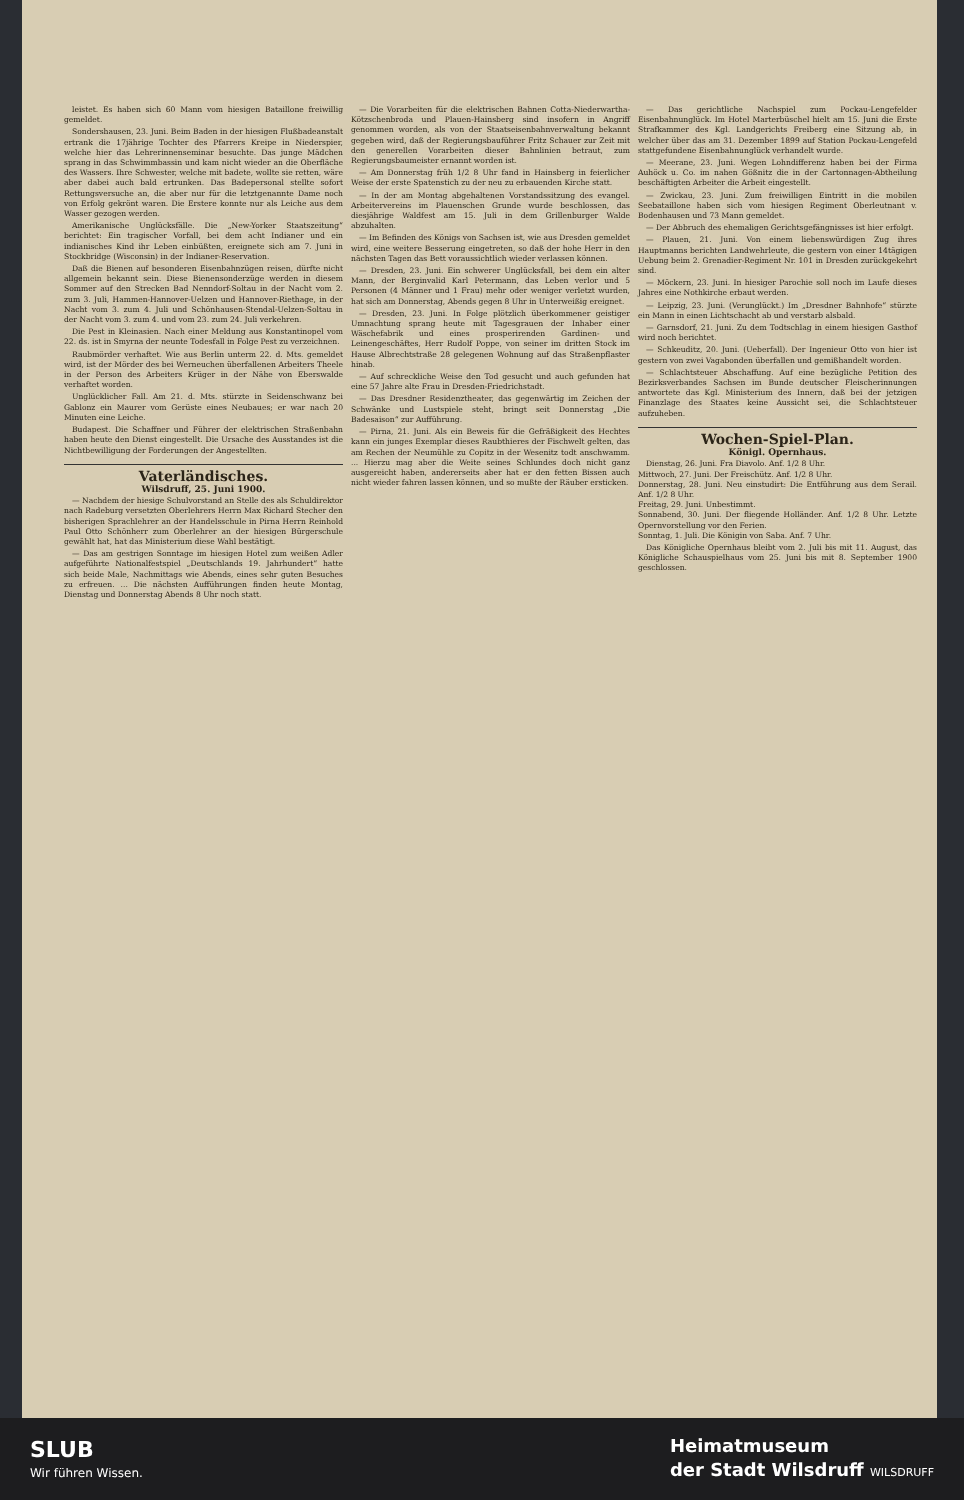leistet. Es haben sich 60 Mann vom hiesigen Bataillone freiwillig gemeldet.
Sondershausen, 23. Juni. Beim Baden in der hiesigen Flußbadeanstalt ertrank die 17jährige Tochter des Pfarrers Kreipe in Niederspier, welche hier das Lehrerinnenseminar besuchte. Das junge Mädchen sprang in das Schwimmbassin und kam nicht wieder an die Oberfläche des Wassers. Ihre Schwester, welche mit badete, wollte sie retten, wäre aber dabei auch bald ertrunken. Das Badepersonal stellte sofort Rettungsversuche an, die aber nur für die letztgenannte Dame noch von Erfolg gekrönt waren. Die Erstere konnte nur als Leiche aus dem Wasser gezogen werden.
Amerikanische Unglücksfälle. Die „New-Yorker Staatszeitung“ berichtet: Ein tragischer Vorfall, bei dem acht Indianer und ein indianisches Kind ihr Leben einbüßten, ereignete sich am 7. Juni in Stockbridge (Wisconsin) in der Indianer-Reservation.
Daß die Bienen auf besonderen Eisenbahnzügen reisen, dürfte nicht allgemein bekannt sein. Diese Bienensonderzüge werden in diesem Sommer auf den Strecken Bad Nenndorf-Soltau in der Nacht vom 2. zum 3. Juli, Hammen-Hannover-Uelzen und Hannover-Riethage, in der Nacht vom 3. zum 4. Juli und Schönhausen-Stendal-Uelzen-Soltau in der Nacht vom 3. zum 4. und vom 23. zum 24. Juli verkehren.
Die Pest in Kleinasien. Nach einer Meldung aus Konstantinopel vom 22. ds. ist in Smyrna der neunte Todesfall in Folge Pest zu verzeichnen.
Raubmörder verhaftet. Wie aus Berlin unterm 22. d. Mts. gemeldet wird, ist der Mörder des bei Werneuchen überfallenen Arbeiters Theele in der Person des Arbeiters Krüger in der Nähe von Eberswalde verhaftet worden.
Unglücklicher Fall. Am 21. d. Mts. stürzte in Seidenschwanz bei Gablonz ein Maurer vom Gerüste eines Neubaues; er war nach 20 Minuten eine Leiche.
Budapest. Die Schaffner und Führer der elektrischen Straßenbahn haben heute den Dienst eingestellt. Die Ursache des Ausstandes ist die Nichtbewilligung der Forderungen der Angestellten.
Vaterländisches.
Wilsdruff, 25. Juni 1900.
— Nachdem der hiesige Schulvorstand an Stelle des als Schuldirektor nach Radeburg versetzten Oberlehrers Herrn Max Richard Stecher den bisherigen Sprachlehrer an der Handelsschule in Pirna Herrn Reinhold Paul Otto Schönherr zum Oberlehrer an der hiesigen Bürgerschule gewählt hat, hat das Ministerium diese Wahl bestätigt.
— Das am gestrigen Sonntage im hiesigen Hotel zum weißen Adler aufgeführte Nationalfestspiel „Deutschlands 19. Jahrhundert“ hatte sich beide Male, Nachmittags wie Abends, eines sehr guten Besuches zu erfreuen. ... Die nächsten Aufführungen finden heute Montag, Dienstag und Donnerstag Abends 8 Uhr noch statt.
— Die Vorarbeiten für die elektrischen Bahnen Cotta-Niederwartha-Kötzschenbroda und Plauen-Hainsberg sind insofern in Angriff genommen worden, als von der Staatseisenbahnverwaltung bekannt gegeben wird, daß der Regierungsbauführer Fritz Schauer zur Zeit mit den generellen Vorarbeiten dieser Bahnlinien betraut, zum Regierungsbaumeister ernannt worden ist.
— Am Donnerstag früh 1/2 8 Uhr fand in Hainsberg in feierlicher Weise der erste Spatenstich zu der neu zu erbauenden Kirche statt.
— In der am Montag abgehaltenen Vorstandssitzung des evangel. Arbeitervereins im Plauenschen Grunde wurde beschlossen, das diesjährige Waldfest am 15. Juli in dem Grillenburger Walde abzuhalten.
— Im Befinden des Königs von Sachsen ist, wie aus Dresden gemeldet wird, eine weitere Besserung eingetreten, so daß der hohe Herr in den nächsten Tagen das Bett voraussichtlich wieder verlassen können.
— Dresden, 23. Juni. Ein schwerer Unglücksfall, bei dem ein alter Mann, der Berginvalid Karl Petermann, das Leben verlor und 5 Personen (4 Männer und 1 Frau) mehr oder weniger verletzt wurden, hat sich am Donnerstag, Abends gegen 8 Uhr in Unterweißig ereignet.
— Dresden, 23. Juni. In Folge plötzlich überkommener geistiger Umnachtung sprang heute mit Tagesgrauen der Inhaber einer Wäschefabrik und eines prosperirenden Gardinen- und Leinengeschäftes, Herr Rudolf Poppe, von seiner im dritten Stock im Hause Albrechtstraße 28 gelegenen Wohnung auf das Straßenpflaster hinab.
— Auf schreckliche Weise den Tod gesucht und auch gefunden hat eine 57 Jahre alte Frau in Dresden-Friedrichstadt.
— Das Dresdner Residenztheater, das gegenwärtig im Zeichen der Schwänke und Lustspiele steht, bringt seit Donnerstag „Die Badesaison“ zur Aufführung.
— Pirna, 21. Juni. Als ein Beweis für die Gefräßigkeit des Hechtes kann ein junges Exemplar dieses Raubthieres der Fischwelt gelten, das am Rechen der Neumühle zu Copitz in der Wesenitz todt anschwamm. ... Hierzu mag aber die Weite seines Schlundes doch nicht ganz ausgereicht haben, andererseits aber hat er den fetten Bissen auch nicht wieder fahren lassen können, und so mußte der Räuber ersticken.
— Das gerichtliche Nachspiel zum Pockau-Lengefelder Eisenbahnunglück. Im Hotel Marterbüschel hielt am 15. Juni die Erste Strafkammer des Kgl. Landgerichts Freiberg eine Sitzung ab, in welcher über das am 31. Dezember 1899 auf Station Pockau-Lengefeld stattgefundene Eisenbahnunglück verhandelt wurde.
— Meerane, 23. Juni. Wegen Lohndifferenz haben bei der Firma Auhöck u. Co. im nahen Gößnitz die in der Cartonnagen-Abtheilung beschäftigten Arbeiter die Arbeit eingestellt.
— Zwickau, 23. Juni. Zum freiwilligen Eintritt in die mobilen Seebataillone haben sich vom hiesigen Regiment Oberleutnant v. Bodenhausen und 73 Mann gemeldet.
— Der Abbruch des ehemaligen Gerichtsgefängnisses ist hier erfolgt.
— Plauen, 21. Juni. Von einem liebenswürdigen Zug ihres Hauptmanns berichten Landwehrleute, die gestern von einer 14tägigen Uebung beim 2. Grenadier-Regiment Nr. 101 in Dresden zurückgekehrt sind.
— Möckern, 23. Juni. In hiesiger Parochie soll noch im Laufe dieses Jahres eine Nothkirche erbaut werden.
— Leipzig, 23. Juni. (Verunglückt.) Im „Dresdner Bahnhofe“ stürzte ein Mann in einen Lichtschacht ab und verstarb alsbald.
— Garnsdorf, 21. Juni. Zu dem Todtschlag in einem hiesigen Gasthof wird noch berichtet.
— Schkeuditz, 20. Juni. (Ueberfall). Der Ingenieur Otto von hier ist gestern von zwei Vagabonden überfallen und gemißhandelt worden.
— Schlachtsteuer Abschaffung. Auf eine bezügliche Petition des Bezirksverbandes Sachsen im Bunde deutscher Fleischerinnungen antwortete das Kgl. Ministerium des Innern, daß bei der jetzigen Finanzlage des Staates keine Aussicht sei, die Schlachtsteuer aufzuheben.
Wochen-Spiel-Plan.
Königl. Opernhaus.
Dienstag, 26. Juni. Fra Diavolo. Anf. 1/2 8 Uhr.
Mittwoch, 27. Juni. Der Freischütz. Anf. 1/2 8 Uhr.
Donnerstag, 28. Juni. Neu einstudirt: Die Entführung aus dem Serail. Anf. 1/2 8 Uhr.
Freitag, 29. Juni. Unbestimmt.
Sonnabend, 30. Juni. Der fliegende Holländer. Anf. 1/2 8 Uhr. Letzte Opernvorstellung vor den Ferien.
Sonntag, 1. Juli. Die Königin von Saba. Anf. 7 Uhr.
Das Königliche Opernhaus bleibt vom 2. Juli bis mit 11. August, das Königliche Schauspielhaus vom 25. Juni bis mit 8. September 1900 geschlossen.
SLUB
Wir führen Wissen.
Heimatmuseum
der Stadt Wilsdruff WILSDRUFF